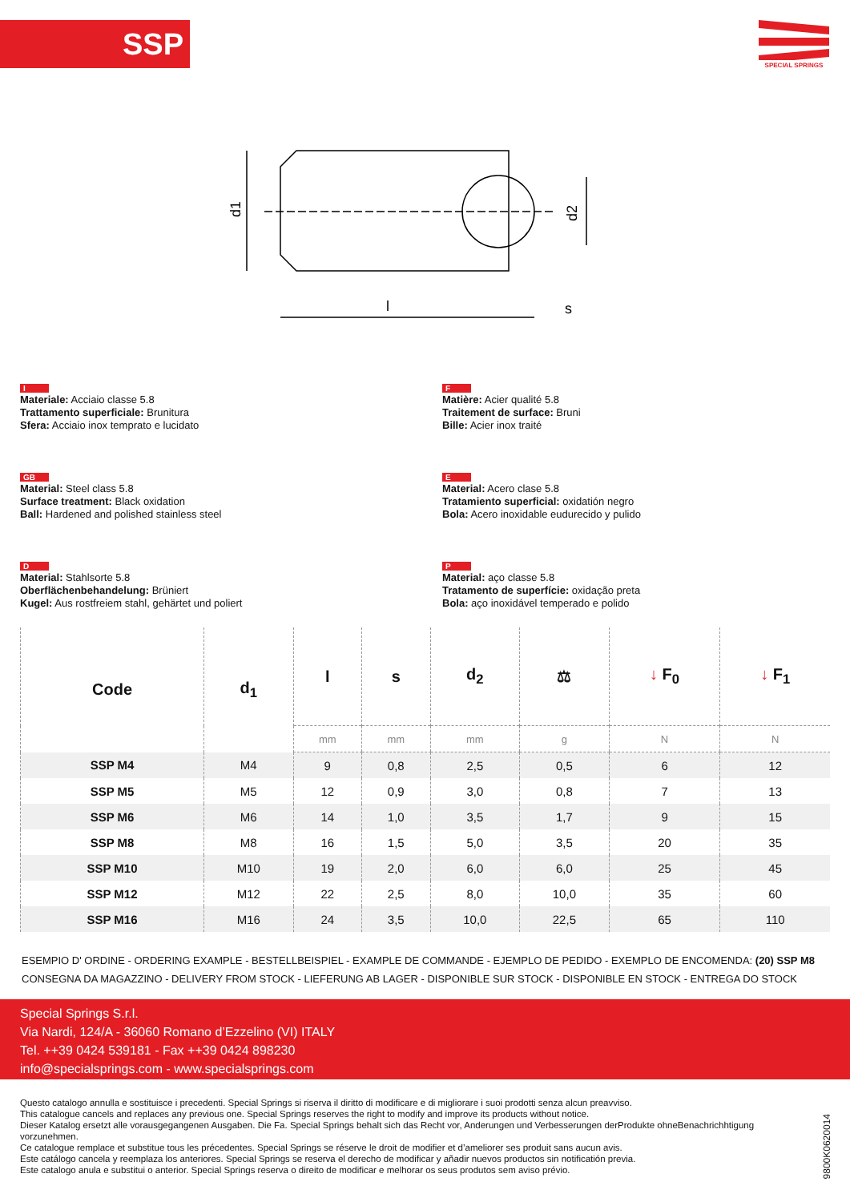SSP SPECIAL SPRINGS
d1
d2
l
s
I
Materiale: Acciaio classe 5.8
Trattamento superficiale: Brunitura
Sfera: Acciaio inox temprato e lucidato
F
Matière: Acier qualité 5.8
Traitement de surface: Bruni
Bille: Acier inox traité
GB
Material: Steel class 5.8
Surface treatment: Black oxidation
Ball: Hardened and polished stainless steel
E
Material: Acero clase 5.8
Tratamiento superficial: oxidatión negro
Bola: Acero inoxidable eudurecido y pulido
D
Material: Stahlsorte 5.8
Oberflächenbehandelung: Brüniert
Kugel: Aus rostfreiem stahl, gehärtet und poliert
P
Material: aço classe 5.8
Tratamento de superfície: oxidação preta
Bola: aço inoxidável temperado e polido
| Code | d<sub>1</sub> | l | s | d<sub>2</sub> | ⚖ | ↓ F<sub>0</sub> | ↓ F<sub>1</sub> |
| --- | --- | --- | --- | --- | --- | --- | --- |
| | | mm | mm | mm | g | N | N |
| SSP M4 | M4 | 9 | 0,8 | 2,5 | 0,5 | 6 | 12 |
| SSP M5 | M5 | 12 | 0,9 | 3,0 | 0,8 | 7 | 13 |
| SSP M6 | M6 | 14 | 1,0 | 3,5 | 1,7 | 9 | 15 |
| SSP M8 | M8 | 16 | 1,5 | 5,0 | 3,5 | 20 | 35 |
| SSP M10 | M10 | 19 | 2,0 | 6,0 | 6,0 | 25 | 45 |
| SSP M12 | M12 | 22 | 2,5 | 8,0 | 10,0 | 35 | 60 |
| SSP M16 | M16 | 24 | 3,5 | 10,0 | 22,5 | 65 | 110 |
ESEMPIO D' ORDINE - ORDERING EXAMPLE - BESTELLBEISPIEL - EXAMPLE DE COMMANDE - EJEMPLO DE PEDIDO - EXEMPLO DE ENCOMENDA: (20) SSP M8
CONSEGNA DA MAGAZZINO - DELIVERY FROM STOCK - LIEFERUNG AB LAGER - DISPONIBLE SUR STOCK - DISPONIBLE EN STOCK - ENTREGA DO STOCK
Special Springs S.r.l.
Via Nardi, 124/A - 36060 Romano d’Ezzelino (VI) ITALY
Tel. ++39 0424 539181 - Fax ++39 0424 898230
info@specialsprings.com - www.specialsprings.com
Questo catalogo annulla e sostituisce i precedenti. Special Springs si riserva il diritto di modificare e di migliorare i suoi prodotti senza alcun preavviso.
This catalogue cancels and replaces any previous one. Special Springs reserves the right to modify and improve its products without notice.
Dieser Katalog ersetzt alle vorausgegangenen Ausgaben. Die Fa. Special Springs behalt sich das Recht vor, Anderungen und Verbesserungen derProdukte ohneBenachrichhtigung vorzunehmen.
Ce catalogue remplace et substitue tous les précedentes. Special Springs se réserve le droit de modifier et d’ameliorer ses produit sans aucun avis.
Este catálogo cancela y reemplaza los anteriores. Special Springs se reserva el derecho de modificar y añadir nuevos productos sin notificatión previa.
Este catalogo anula e substitui o anterior. Special Springs reserva o direito de modificar e melhorar os seus produtos sem aviso prévio.
9800K0620014